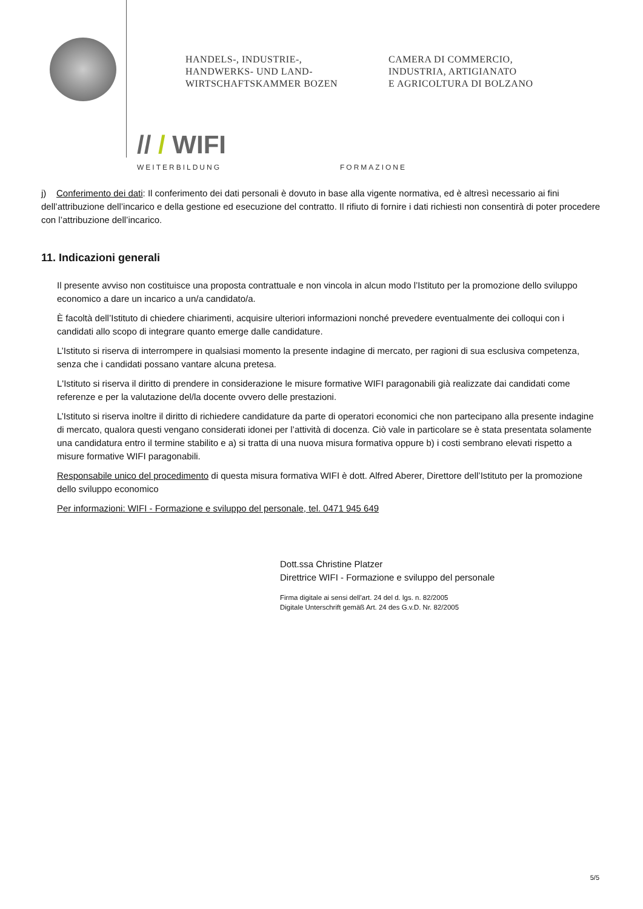HANDELS-, INDUSTRIE-,
HANDWERKS- UND LAND-
WIRTSCHAFTSKAMMER BOZEN
CAMERA DI COMMERCIO,
INDUSTRIA, ARTIGIANATO
E AGRICOLTURA DI BOLZANO
// / WIFI
WEITERBILDUNG
FORMAZIONE
j) Conferimento dei dati: Il conferimento dei dati personali è dovuto in base alla vigente normativa, ed è altresì necessario ai fini dell’attribuzione dell’incarico e della gestione ed esecuzione del contratto. Il rifiuto di fornire i dati richiesti non consentirà di poter procedere con l’attribuzione dell’incarico.
11. Indicazioni generali
Il presente avviso non costituisce una proposta contrattuale e non vincola in alcun modo l’Istituto per la promozione dello sviluppo economico a dare un incarico a un/a candidato/a.
È facoltà dell’Istituto di chiedere chiarimenti, acquisire ulteriori informazioni nonché prevedere eventualmente dei colloqui con i candidati allo scopo di integrare quanto emerge dalle candidature.
L’Istituto si riserva di interrompere in qualsiasi momento la presente indagine di mercato, per ragioni di sua esclusiva competenza, senza che i candidati possano vantare alcuna pretesa.
L'Istituto si riserva il diritto di prendere in considerazione le misure formative WIFI paragonabili già realizzate dai candidati come referenze e per la valutazione del/la docente ovvero delle prestazioni.
L’Istituto si riserva inoltre il diritto di richiedere candidature da parte di operatori economici che non partecipano alla presente indagine di mercato, qualora questi vengano considerati idonei per l’attività di docenza. Ciò vale in particolare se è stata presentata solamente una candidatura entro il termine stabilito e a) si tratta di una nuova misura formativa oppure b) i costi sembrano elevati rispetto a misure formative WIFI paragonabili.
Responsabile unico del procedimento di questa misura formativa WIFI è dott. Alfred Aberer, Direttore dell’Istituto per la promozione dello sviluppo economico
Per informazioni: WIFI - Formazione e sviluppo del personale, tel. 0471 945 649
Dott.ssa Christine Platzer
Direttrice WIFI - Formazione e sviluppo del personale
Firma digitale ai sensi dell’art. 24 del d. lgs. n. 82/2005
Digitale Unterschrift gemäß Art. 24 des G.v.D. Nr. 82/2005
5/5